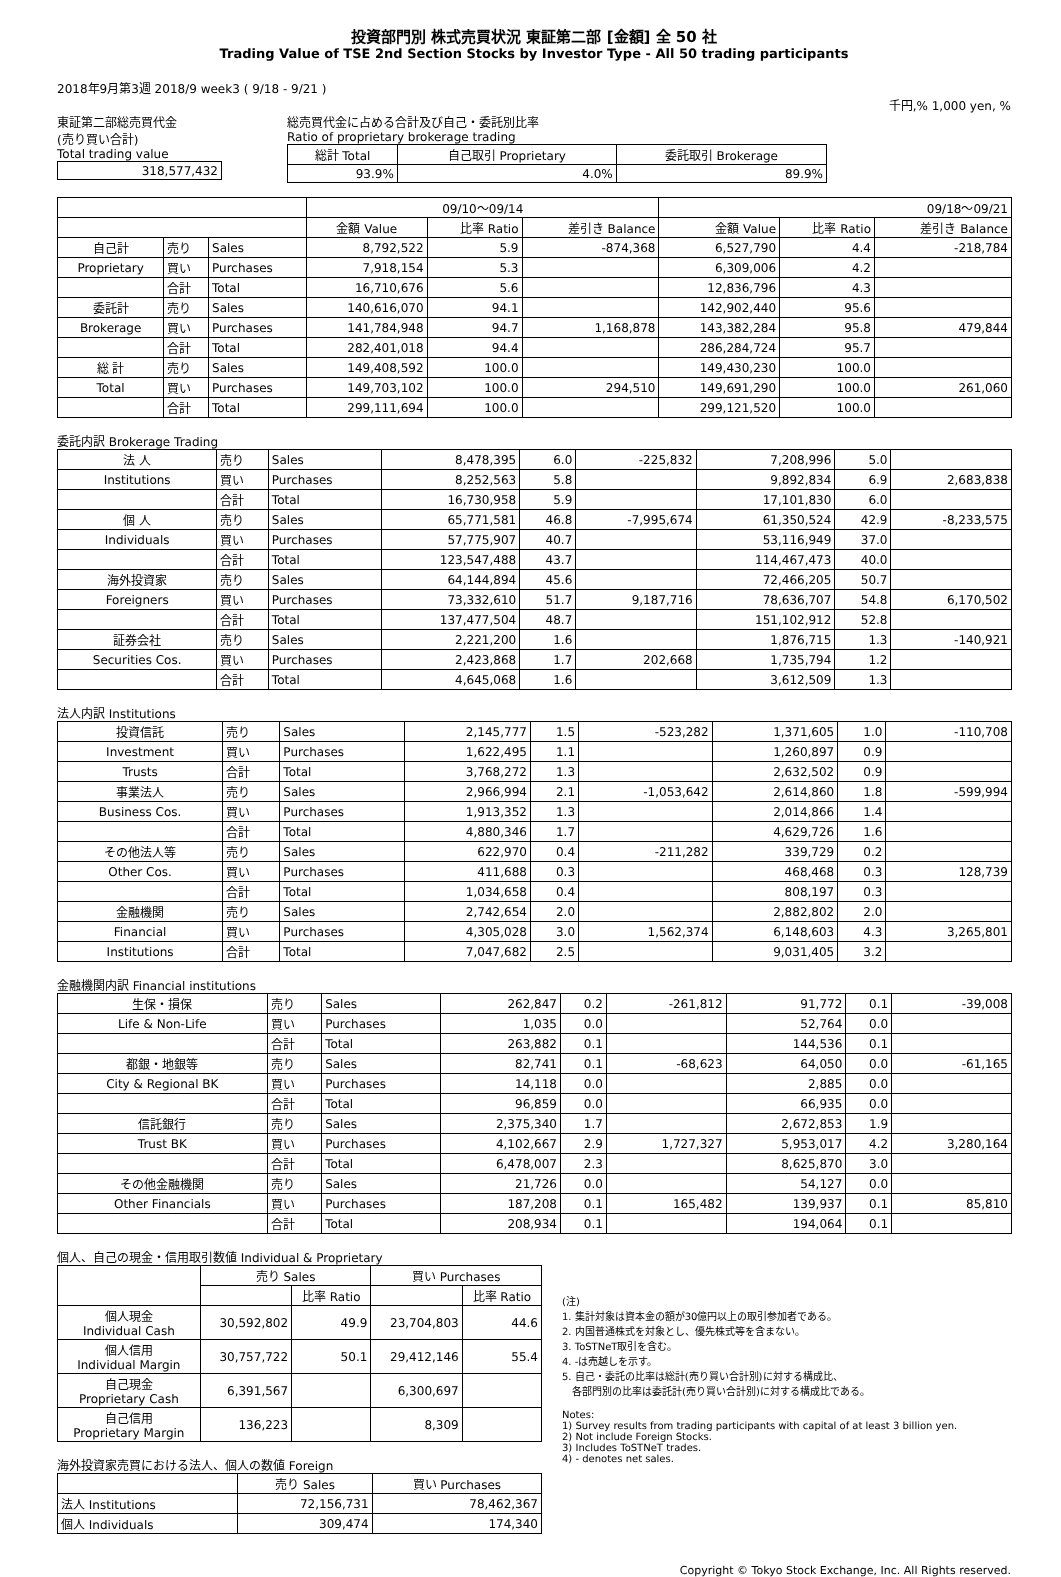投資部門別 株式売買状況 東証第二部 [金額] 全 50 社
Trading Value of TSE 2nd Section Stocks by Investor Type - All 50 trading participants
2018年9月第3週 2018/9 week3 ( 9/18 - 9/21 )
千円,% 1,000 yen, %
東証第二部総売買代金
(売り買い合計)
Total trading value
| 318,577,432 |
総売買代金に占める合計及び自己・委託別比率
Ratio of proprietary brokerage trading
| 総計 Total | 自己取引 Proprietary | 委託取引 Brokerage |
| 93.9% | 4.0% | 89.9% |
| | | | 09/10～09/14 | | | 09/18～09/21 | | |
| | | | 金額 Value | 比率 Ratio | 差引き Balance | 金額 Value | 比率 Ratio | 差引き Balance |
| 自己計 | 売り | Sales | 8,792,522 | 5.9 | -874,368 | 6,527,790 | 4.4 | -218,784 |
| Proprietary | 買い | Purchases | 7,918,154 | 5.3 | | 6,309,006 | 4.2 | |
| | 合計 | Total | 16,710,676 | 5.6 | | 12,836,796 | 4.3 | |
| 委託計 | 売り | Sales | 140,616,070 | 94.1 | | 142,902,440 | 95.6 | |
| Brokerage | 買い | Purchases | 141,784,948 | 94.7 | 1,168,878 | 143,382,284 | 95.8 | 479,844 |
| | 合計 | Total | 282,401,018 | 94.4 | | 286,284,724 | 95.7 | |
| 総 計 | 売り | Sales | 149,408,592 | 100.0 | | 149,430,230 | 100.0 | |
| Total | 買い | Purchases | 149,703,102 | 100.0 | 294,510 | 149,691,290 | 100.0 | 261,060 |
| | 合計 | Total | 299,111,694 | 100.0 | | 299,121,520 | 100.0 | |
委託内訳 Brokerage Trading
| 法 人 | 売り | Sales | 8,478,395 | 6.0 | -225,832 | 7,208,996 | 5.0 | |
| Institutions | 買い | Purchases | 8,252,563 | 5.8 | | 9,892,834 | 6.9 | 2,683,838 |
| | 合計 | Total | 16,730,958 | 5.9 | | 17,101,830 | 6.0 | |
| 個 人 | 売り | Sales | 65,771,581 | 46.8 | -7,995,674 | 61,350,524 | 42.9 | -8,233,575 |
| Individuals | 買い | Purchases | 57,775,907 | 40.7 | | 53,116,949 | 37.0 | |
| | 合計 | Total | 123,547,488 | 43.7 | | 114,467,473 | 40.0 | |
| 海外投資家 | 売り | Sales | 64,144,894 | 45.6 | | 72,466,205 | 50.7 | |
| Foreigners | 買い | Purchases | 73,332,610 | 51.7 | 9,187,716 | 78,636,707 | 54.8 | 6,170,502 |
| | 合計 | Total | 137,477,504 | 48.7 | | 151,102,912 | 52.8 | |
| 証券会社 | 売り | Sales | 2,221,200 | 1.6 | | 1,876,715 | 1.3 | -140,921 |
| Securities Cos. | 買い | Purchases | 2,423,868 | 1.7 | 202,668 | 1,735,794 | 1.2 | |
| | 合計 | Total | 4,645,068 | 1.6 | | 3,612,509 | 1.3 | |
法人内訳 Institutions
| 投資信託 | 売り | Sales | 2,145,777 | 1.5 | -523,282 | 1,371,605 | 1.0 | -110,708 |
| Investment | 買い | Purchases | 1,622,495 | 1.1 | | 1,260,897 | 0.9 | |
| Trusts | 合計 | Total | 3,768,272 | 1.3 | | 2,632,502 | 0.9 | |
| 事業法人 | 売り | Sales | 2,966,994 | 2.1 | -1,053,642 | 2,614,860 | 1.8 | -599,994 |
| Business Cos. | 買い | Purchases | 1,913,352 | 1.3 | | 2,014,866 | 1.4 | |
| | 合計 | Total | 4,880,346 | 1.7 | | 4,629,726 | 1.6 | |
| その他法人等 | 売り | Sales | 622,970 | 0.4 | -211,282 | 339,729 | 0.2 | |
| Other Cos. | 買い | Purchases | 411,688 | 0.3 | | 468,468 | 0.3 | 128,739 |
| | 合計 | Total | 1,034,658 | 0.4 | | 808,197 | 0.3 | |
| 金融機関 | 売り | Sales | 2,742,654 | 2.0 | | 2,882,802 | 2.0 | |
| Financial | 買い | Purchases | 4,305,028 | 3.0 | 1,562,374 | 6,148,603 | 4.3 | 3,265,801 |
| Institutions | 合計 | Total | 7,047,682 | 2.5 | | 9,031,405 | 3.2 | |
金融機関内訳 Financial institutions
| 生保・損保 | 売り | Sales | 262,847 | 0.2 | -261,812 | 91,772 | 0.1 | -39,008 |
| Life & Non-Life | 買い | Purchases | 1,035 | 0.0 | | 52,764 | 0.0 | |
| | 合計 | Total | 263,882 | 0.1 | | 144,536 | 0.1 | |
| 都銀・地銀等 | 売り | Sales | 82,741 | 0.1 | -68,623 | 64,050 | 0.0 | -61,165 |
| City & Regional BK | 買い | Purchases | 14,118 | 0.0 | | 2,885 | 0.0 | |
| | 合計 | Total | 96,859 | 0.0 | | 66,935 | 0.0 | |
| 信託銀行 | 売り | Sales | 2,375,340 | 1.7 | | 2,672,853 | 1.9 | |
| Trust BK | 買い | Purchases | 4,102,667 | 2.9 | 1,727,327 | 5,953,017 | 4.2 | 3,280,164 |
| | 合計 | Total | 6,478,007 | 2.3 | | 8,625,870 | 3.0 | |
| その他金融機関 | 売り | Sales | 21,726 | 0.0 | | 54,127 | 0.0 | |
| Other Financials | 買い | Purchases | 187,208 | 0.1 | 165,482 | 139,937 | 0.1 | 85,810 |
| | 合計 | Total | 208,934 | 0.1 | | 194,064 | 0.1 | |
個人、自己の現金・信用取引数値 Individual & Proprietary
| | 売り Sales | | 買い Purchases | |
| | | 比率 Ratio | | 比率 Ratio |
| 個人現金 Individual Cash | 30,592,802 | 49.9 | 23,704,803 | 44.6 |
| 個人信用 Individual Margin | 30,757,722 | 50.1 | 29,412,146 | 55.4 |
| 自己現金 Proprietary Cash | 6,391,567 | | 6,300,697 | |
| 自己信用 Proprietary Margin | 136,223 | | 8,309 | |
海外投資家売買における法人、個人の数値 Foreign
| | 売り Sales | 買い Purchases |
| 法人 Institutions | 72,156,731 | 78,462,367 |
| 個人 Individuals | 309,474 | 174,340 |
(注)
1. 集計対象は資本金の額が30億円以上の取引参加者である。
2. 内国普通株式を対象とし、優先株式等を含まない。
3. ToSTNeT取引を含む。
4. -は売越しを示す。
5. 自己・委託の比率は総計(売り買い合計別)に対する構成比、
　各部門別の比率は委託計(売り買い合計別)に対する構成比である。
Notes:
1) Survey results from trading participants with capital of at least 3 billion yen.
2) Not include Foreign Stocks.
3) Includes ToSTNeT trades.
4) - denotes net sales.
Copyright © Tokyo Stock Exchange, Inc. All Rights reserved.